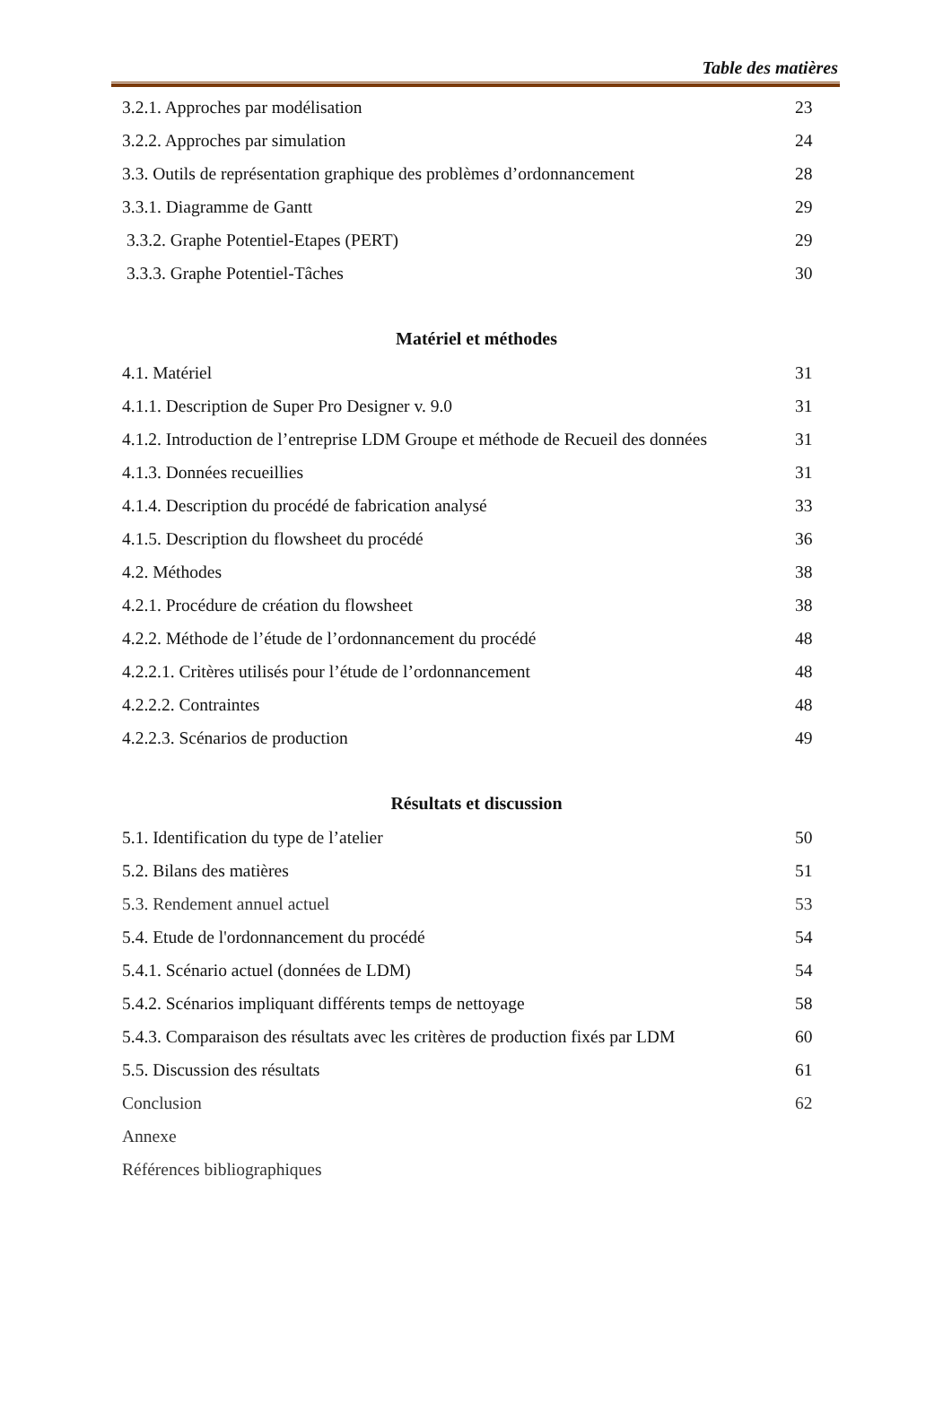Table des matières
3.2.1. Approches par modélisation 23
3.2.2. Approches par simulation 24
3.3. Outils de représentation graphique des problèmes d’ordonnancement 28
3.3.1. Diagramme de Gantt 29
3.3.2. Graphe Potentiel-Etapes (PERT) 29
3.3.3. Graphe Potentiel-Tâches 30
Matériel et méthodes
4.1. Matériel 31
4.1.1. Description de Super Pro Designer v. 9.0 31
4.1.2. Introduction de l’entreprise LDM Groupe et méthode de Recueil des données 31
4.1.3. Données recueillies 31
4.1.4. Description du procédé de fabrication analysé 33
4.1.5. Description du flowsheet du procédé 36
4.2. Méthodes 38
4.2.1. Procédure de création du flowsheet 38
4.2.2. Méthode de l’étude de l’ordonnancement du procédé 48
4.2.2.1. Critères utilisés pour l’étude de l’ordonnancement 48
4.2.2.2. Contraintes 48
4.2.2.3. Scénarios de production 49
Résultats et discussion
5.1. Identification du type de l’atelier 50
5.2. Bilans des matières 51
5.3. Rendement annuel actuel 53
5.4. Etude de l'ordonnancement du procédé 54
5.4.1. Scénario actuel (données de LDM) 54
5.4.2. Scénarios impliquant différents temps de nettoyage 58
5.4.3. Comparaison des résultats avec les critères de production fixés par LDM 60
5.5. Discussion des résultats 61
Conclusion 62
Annexe
Références bibliographiques